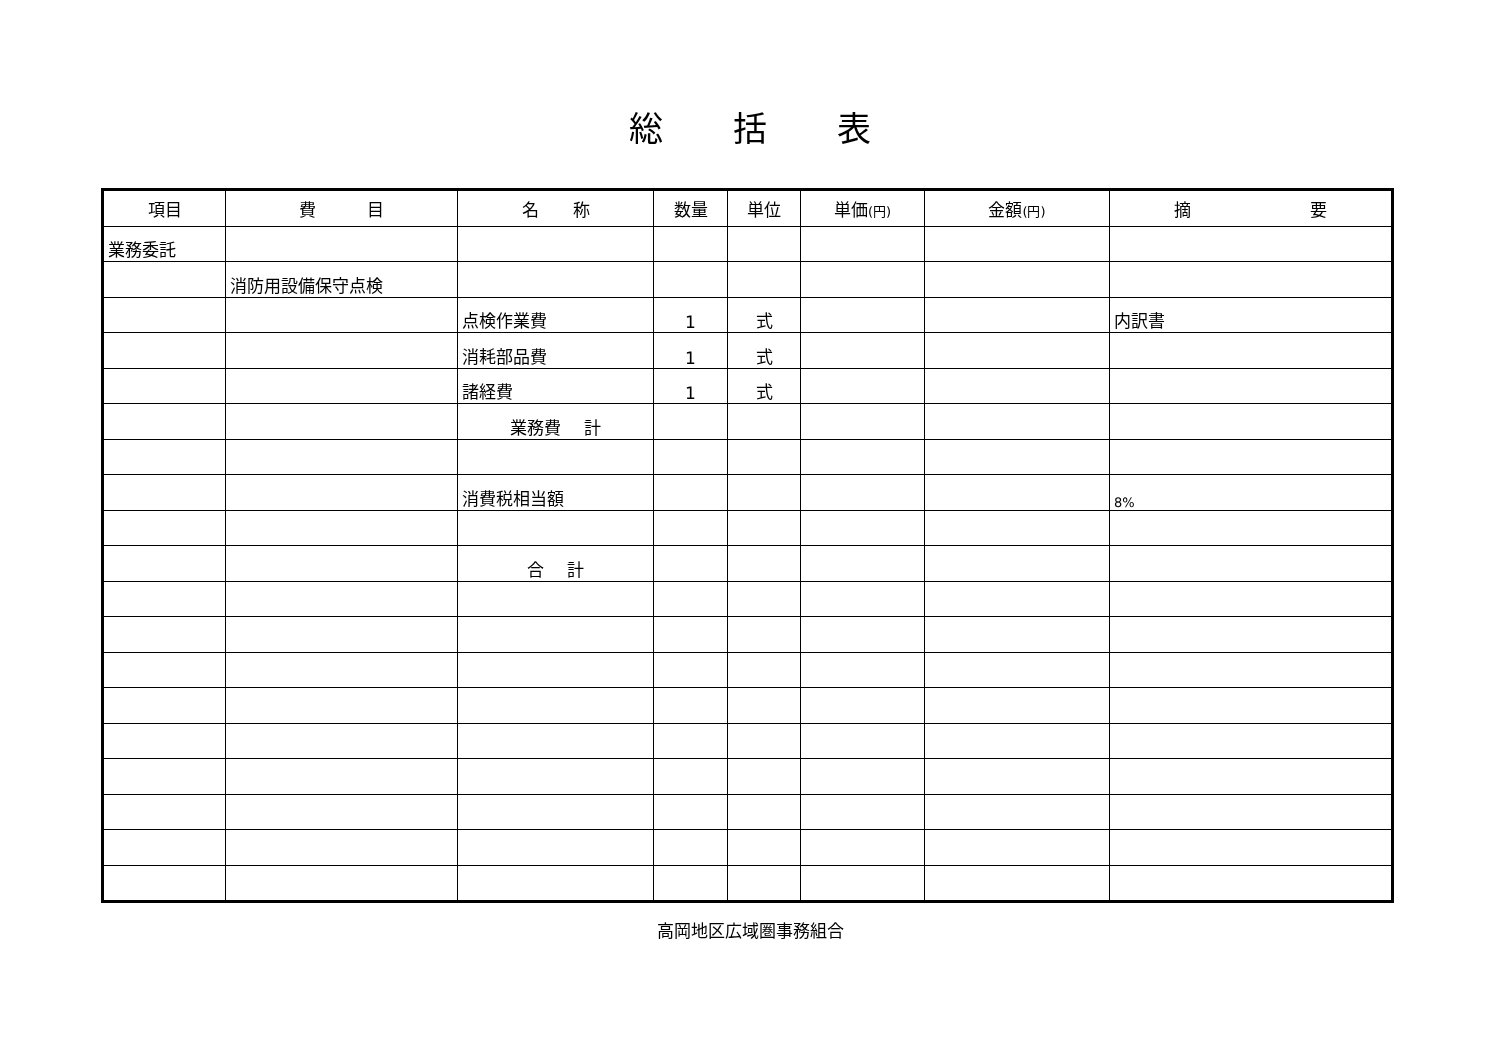総括表
| 項目 | 費 目 | 名 称 | 数量 | 単位 | 単価 (円) | 金額 (円) | 摘 要 |
| --- | --- | --- | --- | --- | --- | --- | --- |
| 業務委託 | | | | | | | |
| | 消防用設備保守点検 | | | | | | |
| | | 点検作業費 | 1 | 式 | | | 内訳書 |
| | | 消耗部品費 | 1 | 式 | | | |
| | | 諸経費 | 1 | 式 | | | |
| | | 業務費 計 | | | | | |
| | | 消費税相当額 | | | | | 8% |
| | | 合 計 | | | | | |
高岡地区広域圏事務組合